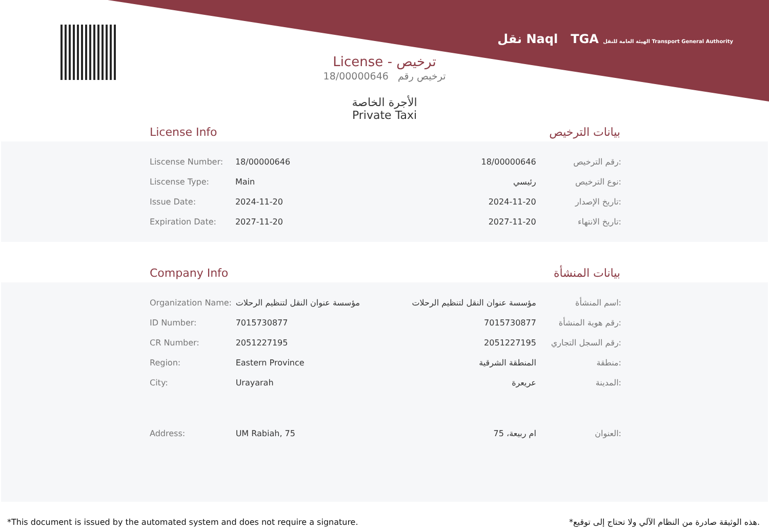نقل Naql TGA الهيئة العامة للنقل Transport General Authority
License - ترخيص
18/00000646 ترخيص رقم
الأجرة الخاصة
Private Taxi
License Info بيانات الترخيص
| Liscense Number: | 18/00000646 | 18/00000646 | رقم الترخيص: |
| Liscense Type: | Main | رئيسي | نوع الترخيص: |
| Issue Date: | 2024-11-20 | 2024-11-20 | تاريخ الإصدار: |
| Expiration Date: | 2027-11-20 | 2027-11-20 | تاريخ الانتهاء: |
Company Info بيانات المنشأة
| Organization Name: | مؤسسة عنوان النقل لتنظيم الرحلات | مؤسسة عنوان النقل لتنظيم الرحلات | اسم المنشأة: |
| ID Number: | 7015730877 | 7015730877 | رقم هوية المنشأة: |
| CR Number: | 2051227195 | 2051227195 | رقم السجل التجاري: |
| Region: | Eastern Province | المنطقة الشرقية | منطقة: |
| City: | Urayarah | عريعرة | المدينة: |
| Address: | UM Rabiah, 75 | ام ربيعة، 75 | العنوان: |
*This document is issued by the automated system and does not require a signature. *هذه الوثيقة صادرة من النظام الآلي ولا تحتاج إلى توقيع.